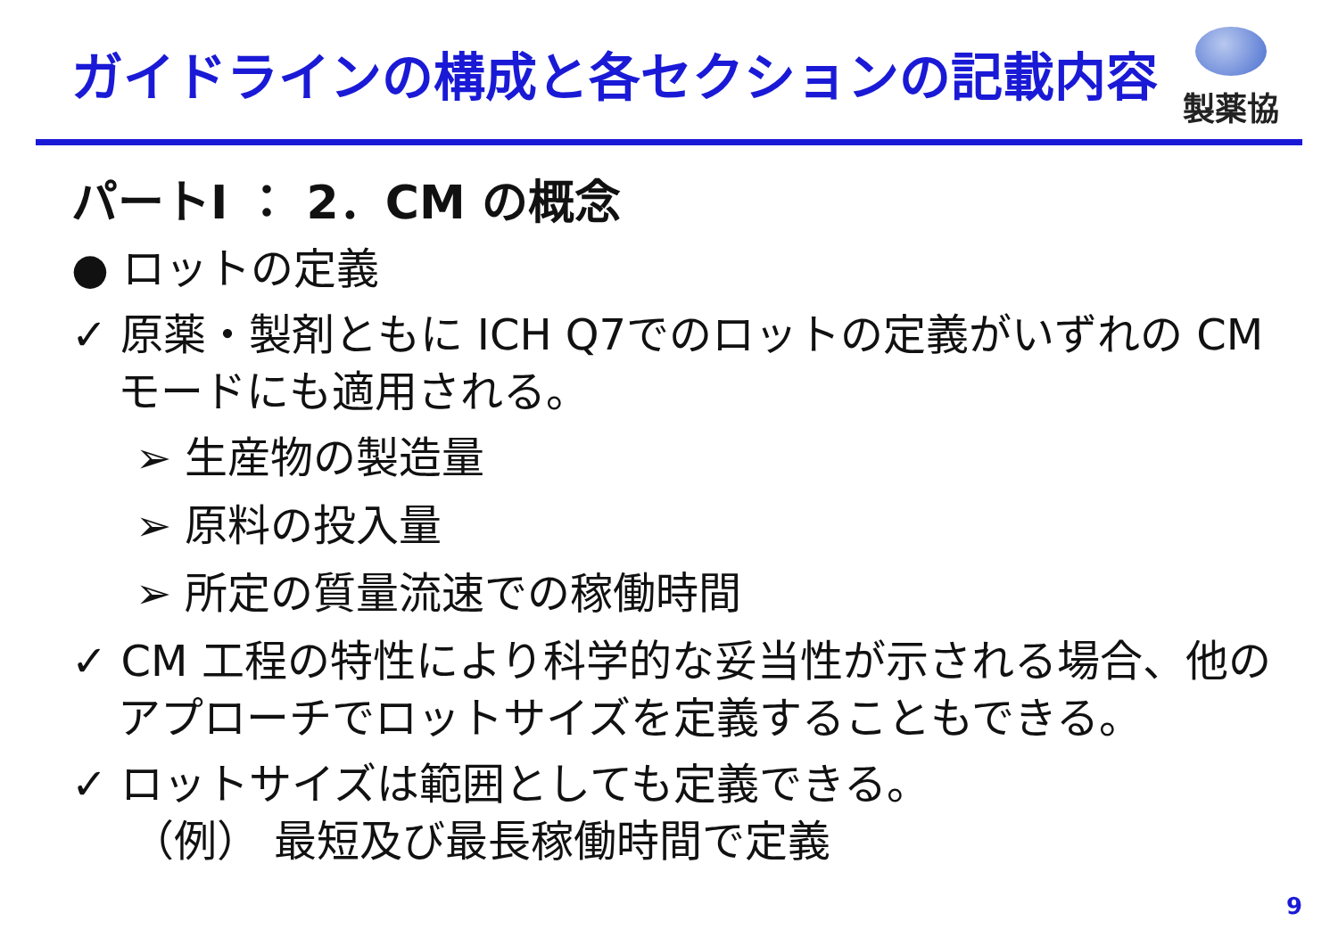ガイドラインの構成と各セクションの記載内容
製薬協
パートⅠ ： 2．CM の概念
● ロットの定義
✓ 原薬・製剤ともに ICH Q7でのロットの定義がいずれの CM モードにも適用される。
➢ 生産物の製造量
➢ 原料の投入量
➢ 所定の質量流速での稼働時間
✓ CM 工程の特性により科学的な妥当性が示される場合、他のアプローチでロットサイズを定義することもできる。
✓ ロットサイズは範囲としても定義できる。
（例） 最短及び最長稼働時間で定義
9